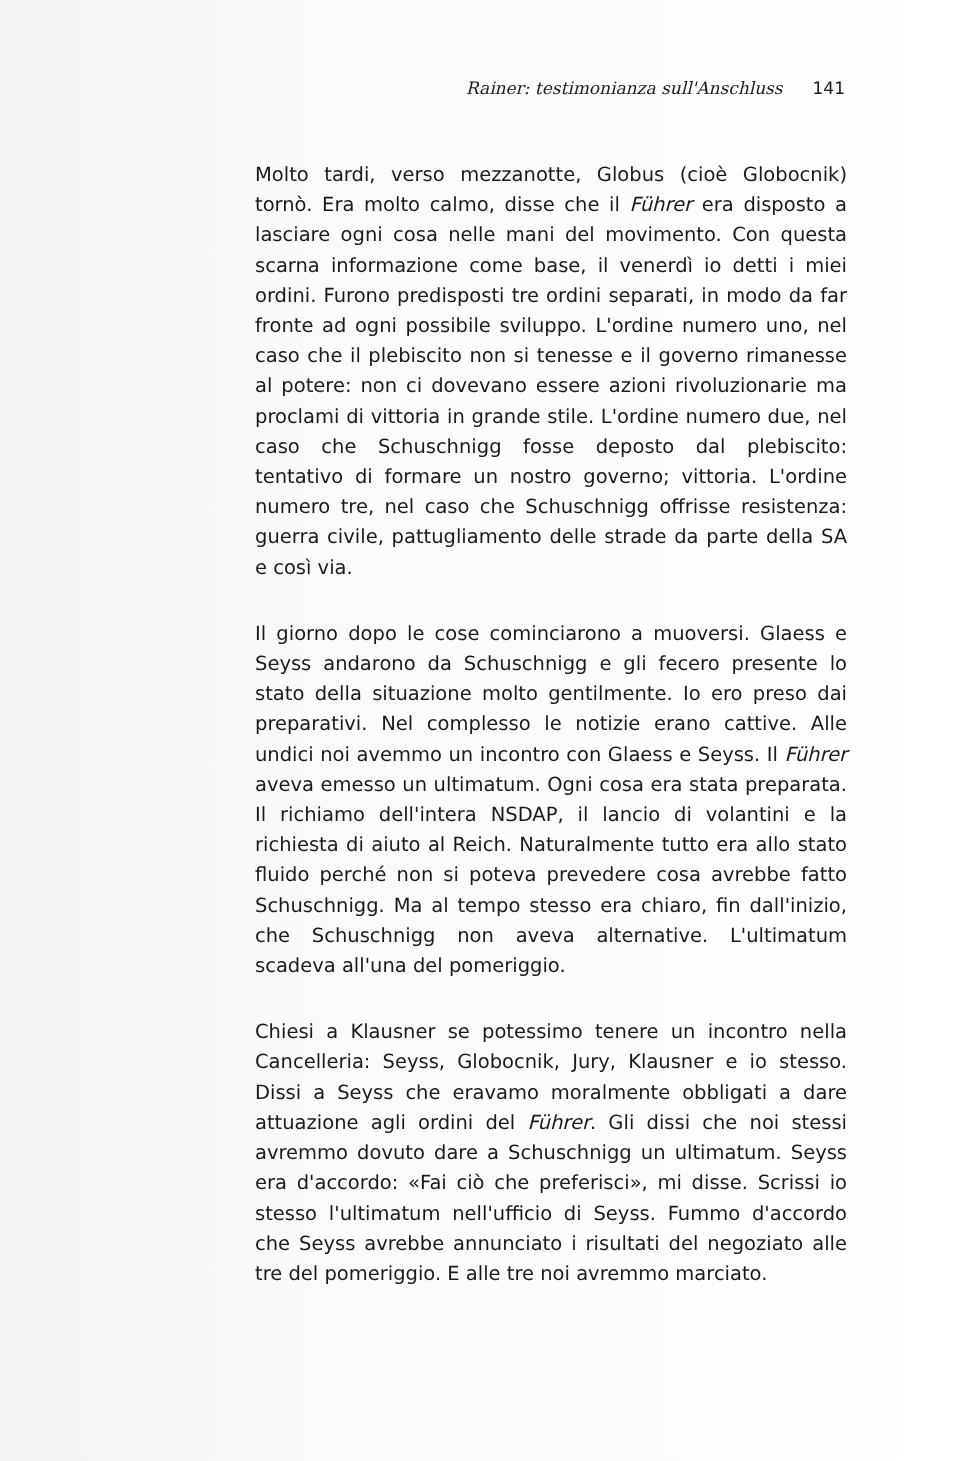Rainer: testimonianza sull'Anschluss 141
Molto tardi, verso mezzanotte, Globus (cioè Globocnik) tornò. Era molto calmo, disse che il Führer era disposto a lasciare ogni cosa nelle mani del movimento. Con questa scarna informazione come base, il venerdì io detti i miei ordini. Furono predisposti tre ordini separati, in modo da far fronte ad ogni possibile sviluppo. L'ordine numero uno, nel caso che il plebiscito non si tenesse e il governo rimanesse al potere: non ci dovevano essere azioni rivoluzionarie ma proclami di vittoria in grande stile. L'ordine numero due, nel caso che Schuschnigg fosse deposto dal plebiscito: tentativo di formare un nostro governo; vittoria. L'ordine numero tre, nel caso che Schuschnigg offrisse resistenza: guerra civile, pattugliamento delle strade da parte della SA e così via.
Il giorno dopo le cose cominciarono a muoversi. Glaess e Seyss andarono da Schuschnigg e gli fecero presente lo stato della situazione molto gentilmente. Io ero preso dai preparativi. Nel complesso le notizie erano cattive. Alle undici noi avemmo un incontro con Glaess e Seyss. Il Führer aveva emesso un ultimatum. Ogni cosa era stata preparata. Il richiamo dell'intera NSDAP, il lancio di volantini e la richiesta di aiuto al Reich. Naturalmente tutto era allo stato fluido perché non si poteva prevedere cosa avrebbe fatto Schuschnigg. Ma al tempo stesso era chiaro, fin dall'inizio, che Schuschnigg non aveva alternative. L'ultimatum scadeva all'una del pomeriggio.
Chiesi a Klausner se potessimo tenere un incontro nella Cancelleria: Seyss, Globocnik, Jury, Klausner e io stesso. Dissi a Seyss che eravamo moralmente obbligati a dare attuazione agli ordini del Führer. Gli dissi che noi stessi avremmo dovuto dare a Schuschnigg un ultimatum. Seyss era d'accordo: «Fai ciò che preferisci», mi disse. Scrissi io stesso l'ultimatum nell'ufficio di Seyss. Fummo d'accordo che Seyss avrebbe annunciato i risultati del negoziato alle tre del pomeriggio. E alle tre noi avremmo marciato.